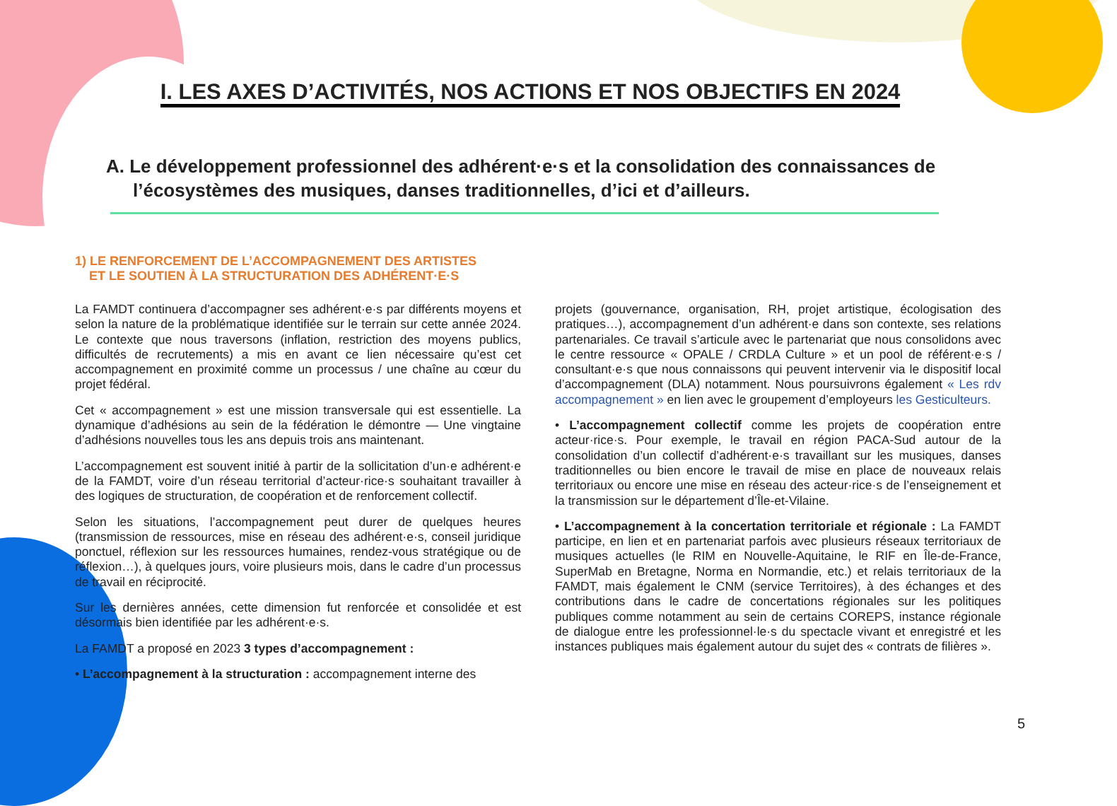I. LES AXES D’ACTIVITÉS, NOS ACTIONS ET NOS OBJECTIFS EN 2024
A. Le développement professionnel des adhérent·e·s et la consolidation des connaissances de l’écosystèmes des musiques, danses traditionnelles, d’ici et d’ailleurs.
1) LE RENFORCEMENT DE L’ACCOMPAGNEMENT DES ARTISTES
ET LE SOUTIEN À LA STRUCTURATION DES ADHÉRENT·E·S
La FAMDT continuera d’accompagner ses adhérent·e·s par différents moyens et selon la nature de la problématique identifiée sur le terrain sur cette année 2024. Le contexte que nous traversons (inflation, restriction des moyens publics, difficultés de recrutements) a mis en avant ce lien nécessaire qu’est cet accompagnement en proximité comme un processus / une chaîne au cœur du projet fédéral.
Cet « accompagnement » est une mission transversale qui est essentielle. La dynamique d’adhésions au sein de la fédération le démontre — Une vingtaine d’adhésions nouvelles tous les ans depuis trois ans maintenant.
L’accompagnement est souvent initié à partir de la sollicitation d’un·e adhérent·e de la FAMDT, voire d’un réseau territorial d’acteur·rice·s souhaitant travailler à des logiques de structuration, de coopération et de renforcement collectif.
Selon les situations, l’accompagnement peut durer de quelques heures (transmission de ressources, mise en réseau des adhérent·e·s, conseil juridique ponctuel, réflexion sur les ressources humaines, rendez-vous stratégique ou de réflexion…), à quelques jours, voire plusieurs mois, dans le cadre d’un processus de travail en réciprocité.
Sur les dernières années, cette dimension fut renforcée et consolidée et est désormais bien identifiée par les adhérent·e·s.
La FAMDT a proposé en 2023 3 types d’accompagnement :
• L’accompagnement à la structuration : accompagnement interne des
projets (gouvernance, organisation, RH, projet artistique, écologisation des pratiques…), accompagnement d’un adhérent·e dans son contexte, ses relations partenariales. Ce travail s’articule avec le partenariat que nous consolidons avec le centre ressource « OPALE / CRDLA Culture » et un pool de référent·e·s / consultant·e·s que nous connaissons qui peuvent intervenir via le dispositif local d’accompagnement (DLA) notamment. Nous poursuivrons également « Les rdv accompagnement » en lien avec le groupement d’employeurs les Gesticulteurs.
• L’accompagnement collectif comme les projets de coopération entre acteur·rice·s. Pour exemple, le travail en région PACA-Sud autour de la consolidation d’un collectif d’adhérent·e·s travaillant sur les musiques, danses traditionnelles ou bien encore le travail de mise en place de nouveaux relais territoriaux ou encore une mise en réseau des acteur·rice·s de l’enseignement et la transmission sur le département d’Île-et-Vilaine.
• L’accompagnement à la concertation territoriale et régionale : La FAMDT participe, en lien et en partenariat parfois avec plusieurs réseaux territoriaux de musiques actuelles (le RIM en Nouvelle-Aquitaine, le RIF en Île-de-France, SuperMab en Bretagne, Norma en Normandie, etc.) et relais territoriaux de la FAMDT, mais également le CNM (service Territoires), à des échanges et des contributions dans le cadre de concertations régionales sur les politiques publiques comme notamment au sein de certains COREPS, instance régionale de dialogue entre les professionnel·le·s du spectacle vivant et enregistré et les instances publiques mais également autour du sujet des « contrats de filières ».
5